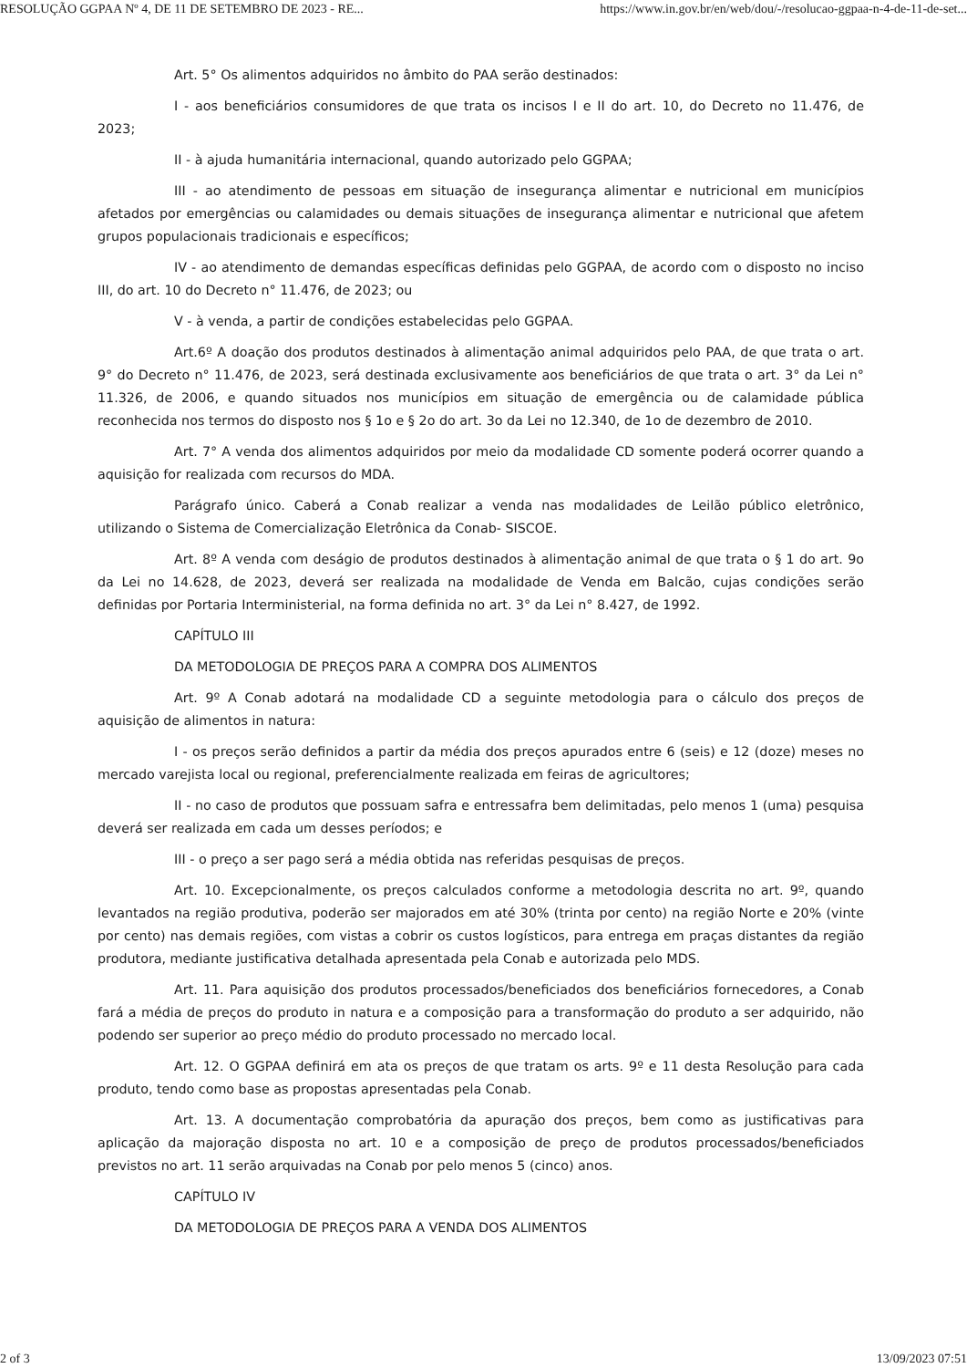RESOLUÇÃO GGPAA Nº 4, DE 11 DE SETEMBRO DE 2023 - RE... https://www.in.gov.br/en/web/dou/-/resolucao-ggpaa-n-4-de-11-de-set...
Art. 5° Os alimentos adquiridos no âmbito do PAA serão destinados:
I - aos beneficiários consumidores de que trata os incisos I e II do art. 10, do Decreto no 11.476, de 2023;
II - à ajuda humanitária internacional, quando autorizado pelo GGPAA;
III - ao atendimento de pessoas em situação de insegurança alimentar e nutricional em municípios afetados por emergências ou calamidades ou demais situações de insegurança alimentar e nutricional que afetem grupos populacionais tradicionais e específicos;
IV - ao atendimento de demandas específicas definidas pelo GGPAA, de acordo com o disposto no inciso III, do art. 10 do Decreto n° 11.476, de 2023; ou
V - à venda, a partir de condições estabelecidas pelo GGPAA.
Art.6º A doação dos produtos destinados à alimentação animal adquiridos pelo PAA, de que trata o art. 9° do Decreto n° 11.476, de 2023, será destinada exclusivamente aos beneficiários de que trata o art. 3° da Lei n° 11.326, de 2006, e quando situados nos municípios em situação de emergência ou de calamidade pública reconhecida nos termos do disposto nos § 1o e § 2o do art. 3o da Lei no 12.340, de 1o de dezembro de 2010.
Art. 7° A venda dos alimentos adquiridos por meio da modalidade CD somente poderá ocorrer quando a aquisição for realizada com recursos do MDA.
Parágrafo único. Caberá a Conab realizar a venda nas modalidades de Leilão público eletrônico, utilizando o Sistema de Comercialização Eletrônica da Conab- SISCOE.
Art. 8º A venda com deságio de produtos destinados à alimentação animal de que trata o § 1 do art. 9o da Lei no 14.628, de 2023, deverá ser realizada na modalidade de Venda em Balcão, cujas condições serão definidas por Portaria Interministerial, na forma definida no art. 3° da Lei n° 8.427, de 1992.
CAPÍTULO III
DA METODOLOGIA DE PREÇOS PARA A COMPRA DOS ALIMENTOS
Art. 9º A Conab adotará na modalidade CD a seguinte metodologia para o cálculo dos preços de aquisição de alimentos in natura:
I - os preços serão definidos a partir da média dos preços apurados entre 6 (seis) e 12 (doze) meses no mercado varejista local ou regional, preferencialmente realizada em feiras de agricultores;
II - no caso de produtos que possuam safra e entressafra bem delimitadas, pelo menos 1 (uma) pesquisa deverá ser realizada em cada um desses períodos; e
III - o preço a ser pago será a média obtida nas referidas pesquisas de preços.
Art. 10. Excepcionalmente, os preços calculados conforme a metodologia descrita no art. 9º, quando levantados na região produtiva, poderão ser majorados em até 30% (trinta por cento) na região Norte e 20% (vinte por cento) nas demais regiões, com vistas a cobrir os custos logísticos, para entrega em praças distantes da região produtora, mediante justificativa detalhada apresentada pela Conab e autorizada pelo MDS.
Art. 11. Para aquisição dos produtos processados/beneficiados dos beneficiários fornecedores, a Conab fará a média de preços do produto in natura e a composição para a transformação do produto a ser adquirido, não podendo ser superior ao preço médio do produto processado no mercado local.
Art. 12. O GGPAA definirá em ata os preços de que tratam os arts. 9º e 11 desta Resolução para cada produto, tendo como base as propostas apresentadas pela Conab.
Art. 13. A documentação comprobatória da apuração dos preços, bem como as justificativas para aplicação da majoração disposta no art. 10 e a composição de preço de produtos processados/beneficiados previstos no art. 11 serão arquivadas na Conab por pelo menos 5 (cinco) anos.
CAPÍTULO IV
DA METODOLOGIA DE PREÇOS PARA A VENDA DOS ALIMENTOS
2 of 3 13/09/2023 07:51